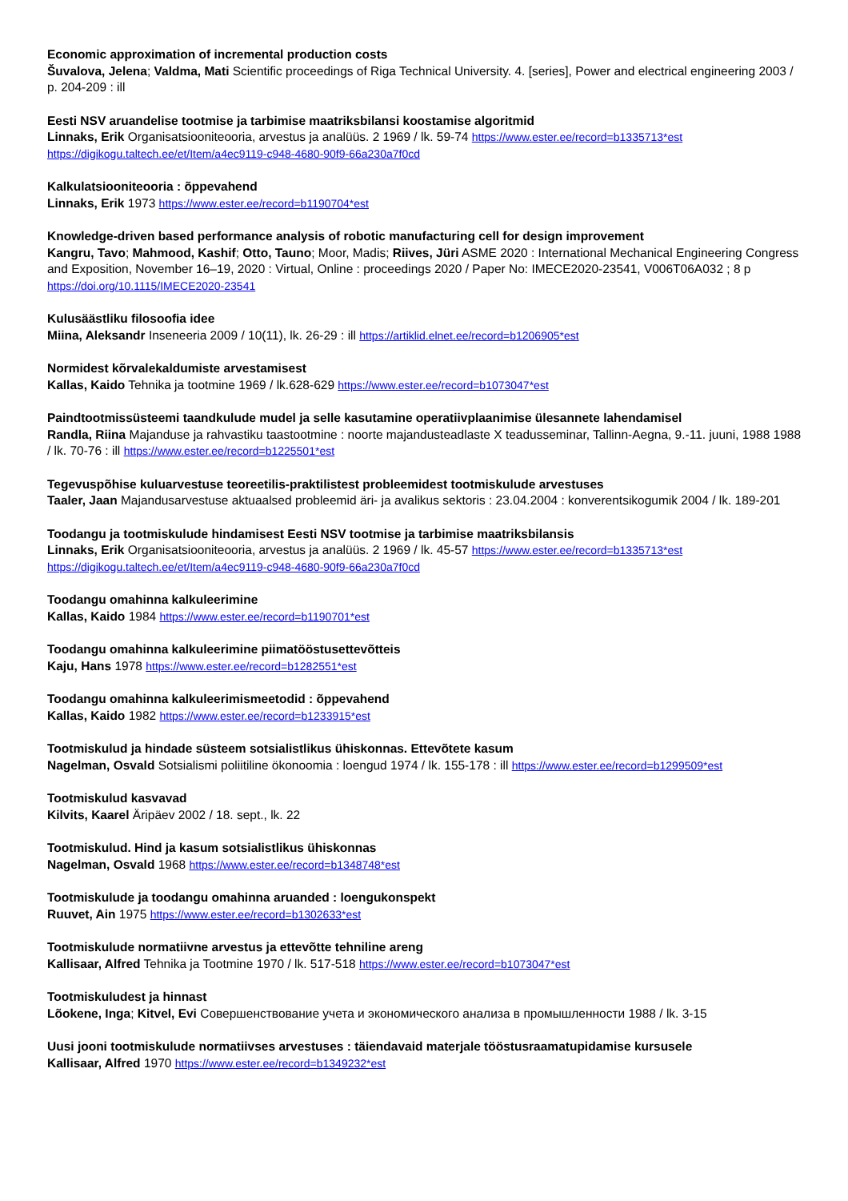Economic approximation of incremental production costs
Šuvalova, Jelena; Valdma, Mati Scientific proceedings of Riga Technical University. 4. [series], Power and electrical engineering 2003 / p. 204-209 : ill
Eesti NSV aruandelise tootmise ja tarbimise maatriksbilansi koostamise algoritmid
Linnaks, Erik Organisatsiooniteooria, arvestus ja analüüs. 2 1969 / lk. 59-74 https://www.ester.ee/record=b1335713*est https://digikogu.taltech.ee/et/Item/a4ec9119-c948-4680-90f9-66a230a7f0cd
Kalkulatsiooniteooria : õppevahend
Linnaks, Erik 1973 https://www.ester.ee/record=b1190704*est
Knowledge-driven based performance analysis of robotic manufacturing cell for design improvement
Kangru, Tavo; Mahmood, Kashif; Otto, Tauno; Moor, Madis; Riives, Jüri ASME 2020 : International Mechanical Engineering Congress and Exposition, November 16–19, 2020 : Virtual, Online : proceedings 2020 / Paper No: IMECE2020-23541, V006T06A032 ; 8 p https://doi.org/10.1115/IMECE2020-23541
Kulusäästliku filosoofia idee
Miina, Aleksandr Inseneeria 2009 / 10(11), lk. 26-29 : ill https://artiklid.elnet.ee/record=b1206905*est
Normidest kõrvalekaldumiste arvestamisest
Kallas, Kaido Tehnika ja tootmine 1969 / lk.628-629 https://www.ester.ee/record=b1073047*est
Paindtootmissüsteemi taandkulude mudel ja selle kasutamine operatiivplaanimise ülesannete lahendamisel
Randla, Riina Majanduse ja rahvastiku taastootmine : noorte majandusteadlaste X teadusseminar, Tallinn-Aegna, 9.-11. juuni, 1988 1988 / lk. 70-76 : ill https://www.ester.ee/record=b1225501*est
Tegevuspõhise kuluarvestuse teoreetilis-praktilistest probleemidest tootmiskulude arvestuses
Taaler, Jaan Majandusarvestuse aktuaalsed probleemid äri- ja avalikus sektoris : 23.04.2004 : konverentsikogumik 2004 / lk. 189-201
Toodangu ja tootmiskulude hindamisest Eesti NSV tootmise ja tarbimise maatriksbilansis
Linnaks, Erik Organisatsiooniteooria, arvestus ja analüüs. 2 1969 / lk. 45-57 https://www.ester.ee/record=b1335713*est https://digikogu.taltech.ee/et/Item/a4ec9119-c948-4680-90f9-66a230a7f0cd
Toodangu omahinna kalkuleerimine
Kallas, Kaido 1984 https://www.ester.ee/record=b1190701*est
Toodangu omahinna kalkuleerimine piimatööstusettevõtteis
Kaju, Hans 1978 https://www.ester.ee/record=b1282551*est
Toodangu omahinna kalkuleerimismeetodid : õppevahend
Kallas, Kaido 1982 https://www.ester.ee/record=b1233915*est
Tootmiskulud ja hindade süsteem sotsialistlikus ühiskonnas. Ettevõtete kasum
Nagelman, Osvald Sotsialismi poliitiline ökonoomia : loengud 1974 / lk. 155-178 : ill https://www.ester.ee/record=b1299509*est
Tootmiskulud kasvavad
Kilvits, Kaarel Äripäev 2002 / 18. sept., lk. 22
Tootmiskulud. Hind ja kasum sotsialistlikus ühiskonnas
Nagelman, Osvald 1968 https://www.ester.ee/record=b1348748*est
Tootmiskulude ja toodangu omahinna aruanded : loengukonspekt
Ruuvet, Ain 1975 https://www.ester.ee/record=b1302633*est
Tootmiskulude normatiivne arvestus ja ettevõtte tehniline areng
Kallisaar, Alfred Tehnika ja Tootmine 1970 / lk. 517-518 https://www.ester.ee/record=b1073047*est
Tootmiskuludest ja hinnast
Lõokene, Inga; Kitvel, Evi Совершенствование учета и экономического анализа в промышленности 1988 / lk. 3-15
Uusi jooni tootmiskulude normatiivses arvestuses : täiendavaid materjale tööstusraamatupidamise kursusele
Kallisaar, Alfred 1970 https://www.ester.ee/record=b1349232*est